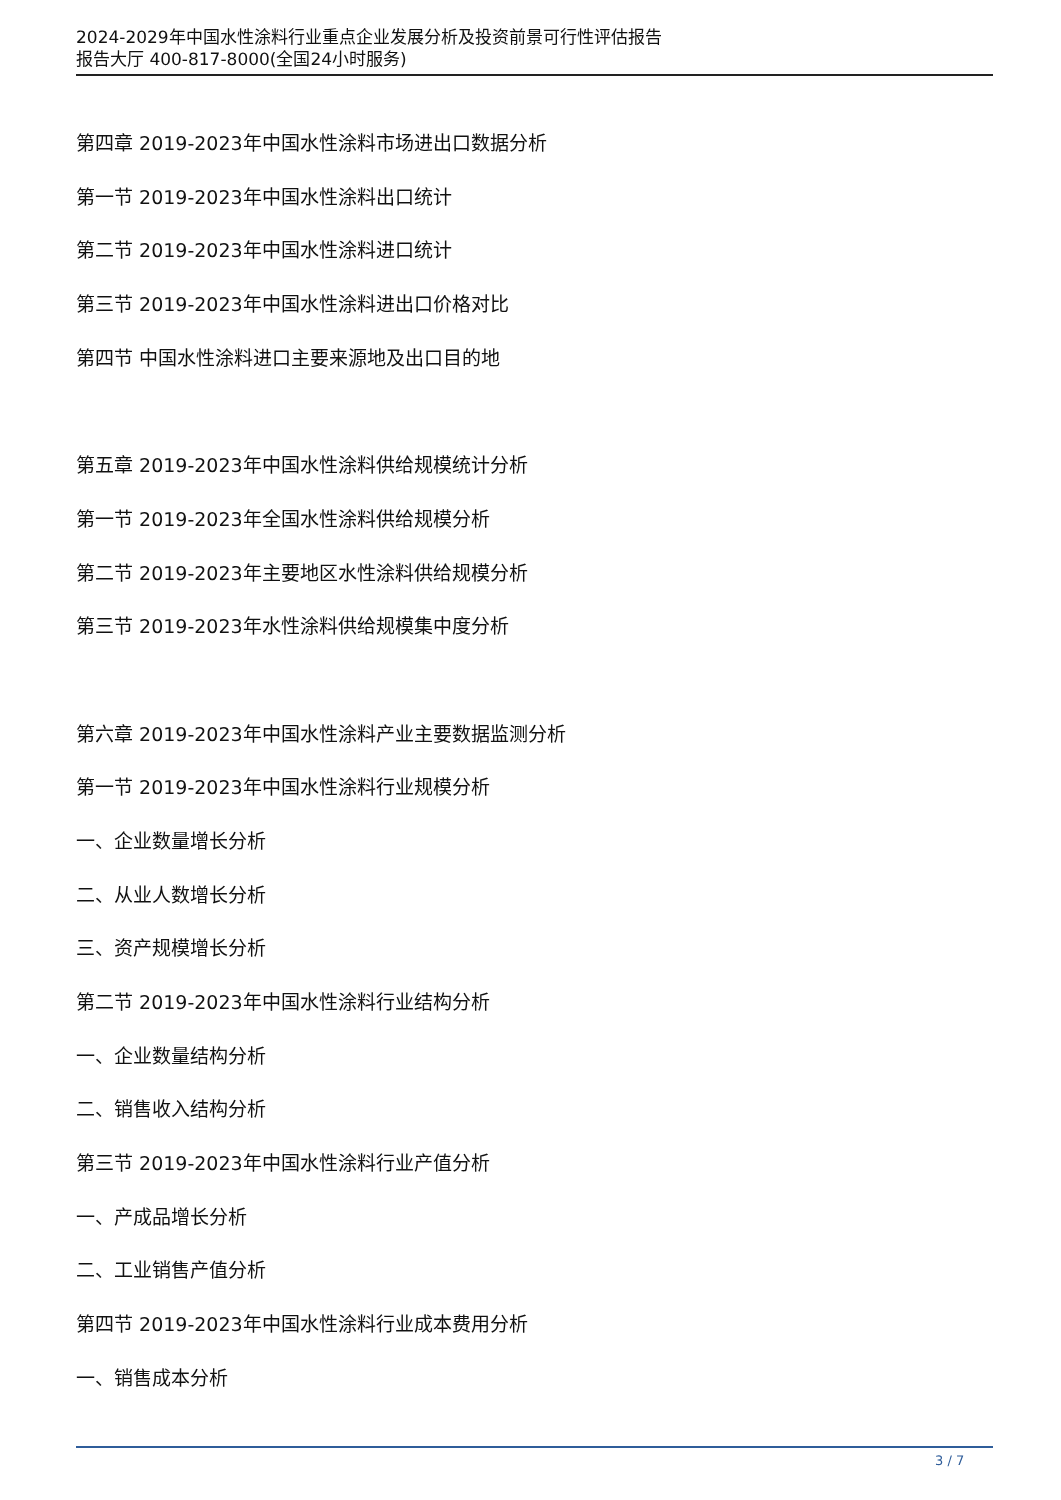2024-2029年中国水性涂料行业重点企业发展分析及投资前景可行性评估报告
报告大厅 400-817-8000(全国24小时服务)
第四章 2019-2023年中国水性涂料市场进出口数据分析
第一节 2019-2023年中国水性涂料出口统计
第二节 2019-2023年中国水性涂料进口统计
第三节 2019-2023年中国水性涂料进出口价格对比
第四节 中国水性涂料进口主要来源地及出口目的地
第五章 2019-2023年中国水性涂料供给规模统计分析
第一节 2019-2023年全国水性涂料供给规模分析
第二节 2019-2023年主要地区水性涂料供给规模分析
第三节 2019-2023年水性涂料供给规模集中度分析
第六章 2019-2023年中国水性涂料产业主要数据监测分析
第一节 2019-2023年中国水性涂料行业规模分析
一、企业数量增长分析
二、从业人数增长分析
三、资产规模增长分析
第二节 2019-2023年中国水性涂料行业结构分析
一、企业数量结构分析
二、销售收入结构分析
第三节 2019-2023年中国水性涂料行业产值分析
一、产成品增长分析
二、工业销售产值分析
第四节 2019-2023年中国水性涂料行业成本费用分析
一、销售成本分析
3 / 7